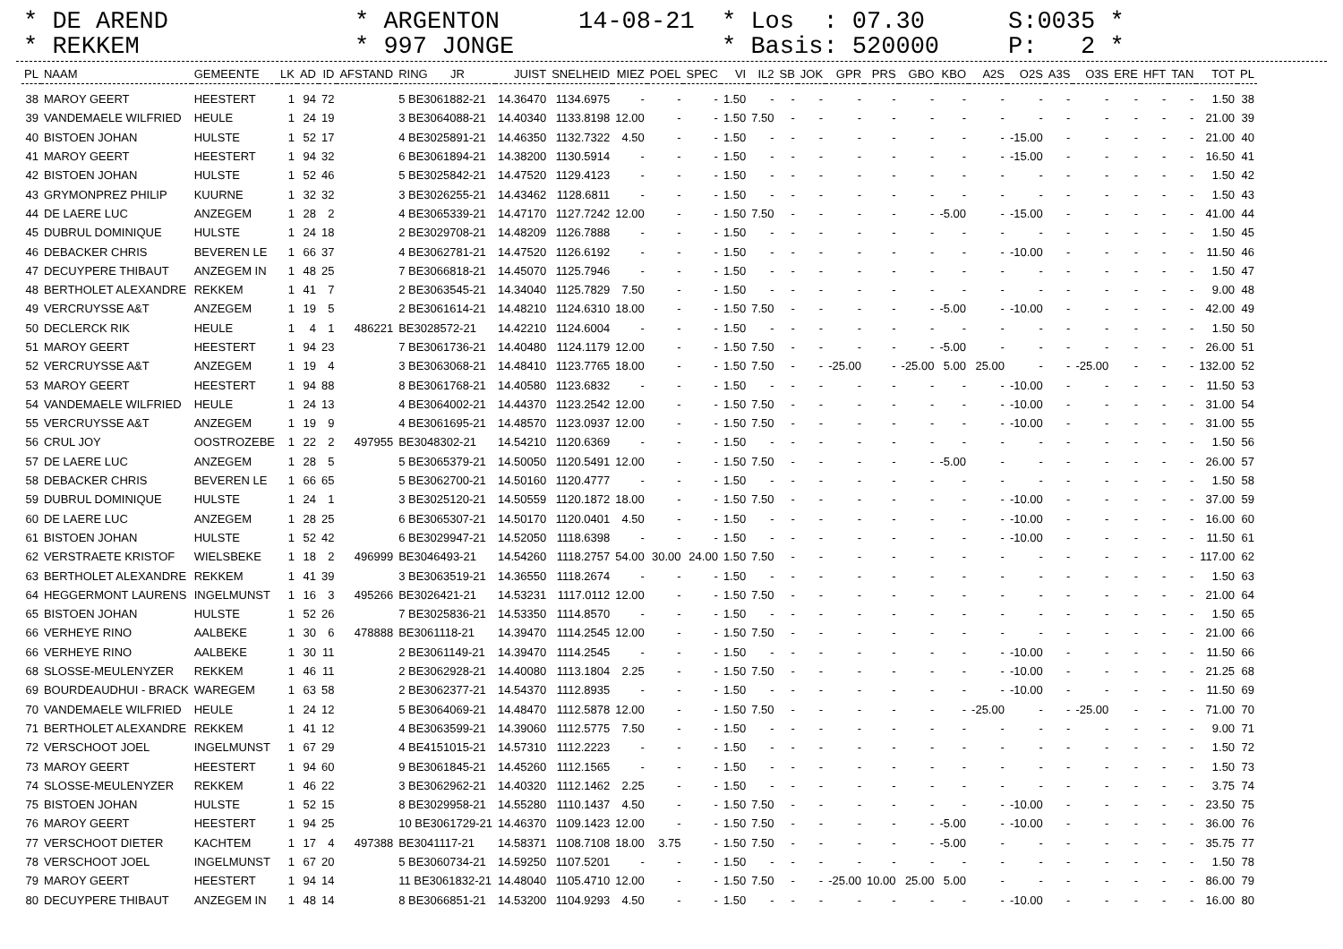* DE AREND * REKKEM
* ARGENTON * 997 JONGE
14-08-21
* Los : 07.30 * Basis: 520000
S:0035 * P: 2 *
| PL | NAAM | GEMEENTE | LK | AD | ID | AFSTAND | RING JR | JUIST | SNELHEID | MIEZ | POEL | SPEC | VI | IL2 | SB | JOK | GPR | PRS | GBO | KBO | A2S | O2S | A3S | O3S | ERE | HFT | TAN | TOT | PL |
| --- | --- | --- | --- | --- | --- | --- | --- | --- | --- | --- | --- | --- | --- | --- | --- | --- | --- | --- | --- | --- | --- | --- | --- | --- | --- | --- | --- | --- | --- |
| 38 | MAROY GEERT | HEESTERT | 1 | 94 | 72 | | 5 BE3061882-21 | 14.36470 | 1134.6975 | - | - | - | 1.50 | - | - | - | - | - | - | - | - | - | - | - | - | - | - | 1.50 | 38 |
| 39 | VANDEMAELE WILFRIED | HEULE | 1 | 24 | 19 | | 3 BE3064088-21 | 14.40340 | 1133.8198 | 12.00 | - | - | 1.50 | 7.50 | - | - | - | - | - | - | - | - | - | - | - | - | - | 21.00 | 39 |
| 40 | BISTOEN JOHAN | HULSTE | 1 | 52 | 17 | | 4 BE3025891-21 | 14.46350 | 1132.7322 | 4.50 | - | - | 1.50 | - | - | - | - | - | - | - | - | -15.00 | - | - | - | - | - | 21.00 | 40 |
| 41 | MAROY GEERT | HEESTERT | 1 | 94 | 32 | | 6 BE3061894-21 | 14.38200 | 1130.5914 | - | - | - | 1.50 | - | - | - | - | - | - | - | - | -15.00 | - | - | - | - | - | 16.50 | 41 |
| 42 | BISTOEN JOHAN | HULSTE | 1 | 52 | 46 | | 5 BE3025842-21 | 14.47520 | 1129.4123 | - | - | - | 1.50 | - | - | - | - | - | - | - | - | - | - | - | - | - | - | 1.50 | 42 |
| 43 | GRYMONPREZ PHILIP | KUURNE | 1 | 32 | 32 | | 3 BE3026255-21 | 14.43462 | 1128.6811 | - | - | - | 1.50 | - | - | - | - | - | - | - | - | - | - | - | - | - | - | 1.50 | 43 |
| 44 | DE LAERE LUC | ANZEGEM | 1 | 28 | 2 | | 4 BE3065339-21 | 14.47170 | 1127.7242 | 12.00 | - | - | 1.50 | 7.50 | - | - | - | - | - | -5.00 | - | -15.00 | - | - | - | - | - | 41.00 | 44 |
| 45 | DUBRUL DOMINIQUE | HULSTE | 1 | 24 | 18 | | 2 BE3029708-21 | 14.48209 | 1126.7888 | - | - | - | 1.50 | - | - | - | - | - | - | - | - | - | - | - | - | - | - | 1.50 | 45 |
| 46 | DEBACKER CHRIS | BEVEREN LE | 1 | 66 | 37 | | 4 BE3062781-21 | 14.47520 | 1126.6192 | - | - | - | 1.50 | - | - | - | - | - | - | - | - | -10.00 | - | - | - | - | - | 11.50 | 46 |
| 47 | DECUYPERE THIBAUT | ANZEGEM IN | 1 | 48 | 25 | | 7 BE3066818-21 | 14.45070 | 1125.7946 | - | - | - | 1.50 | - | - | - | - | - | - | - | - | - | - | - | - | - | - | 1.50 | 47 |
| 48 | BERTHOLET ALEXANDRE | REKKEM | 1 | 41 | 7 | | 2 BE3063545-21 | 14.34040 | 1125.7829 | 7.50 | - | - | 1.50 | - | - | - | - | - | - | - | - | - | - | - | - | - | - | 9.00 | 48 |
| 49 | VERCRUYSSE A&T | ANZEGEM | 1 | 19 | 5 | | 2 BE3061614-21 | 14.48210 | 1124.6310 | 18.00 | - | - | 1.50 | 7.50 | - | - | - | - | - | -5.00 | - | -10.00 | - | - | - | - | - | 42.00 | 49 |
| 50 | DECLERCK RIK | HEULE | 1 | 4 | 1 | 486221 | BE3028572-21 | 14.42210 | 1124.6004 | - | - | - | 1.50 | - | - | - | - | - | - | - | - | - | - | - | - | - | - | 1.50 | 50 |
| 51 | MAROY GEERT | HEESTERT | 1 | 94 | 23 | | 7 BE3061736-21 | 14.40480 | 1124.1179 | 12.00 | - | - | 1.50 | 7.50 | - | - | - | - | - | -5.00 | - | - | - | - | - | - | - | 26.00 | 51 |
| 52 | VERCRUYSSE A&T | ANZEGEM | 1 | 19 | 4 | | 3 BE3063068-21 | 14.48410 | 1123.7765 | 18.00 | - | - | 1.50 | 7.50 | - | - | -25.00 | - | -25.00 | 5.00 | 25.00 | - | - | -25.00 | - | - | - | 132.00 | 52 |
| 53 | MAROY GEERT | HEESTERT | 1 | 94 | 88 | | 8 BE3061768-21 | 14.40580 | 1123.6832 | - | - | - | 1.50 | - | - | - | - | - | - | - | - | -10.00 | - | - | - | - | - | 11.50 | 53 |
| 54 | VANDEMAELE WILFRIED | HEULE | 1 | 24 | 13 | | 4 BE3064002-21 | 14.44370 | 1123.2542 | 12.00 | - | - | 1.50 | 7.50 | - | - | - | - | - | - | - | -10.00 | - | - | - | - | - | 31.00 | 54 |
| 55 | VERCRUYSSE A&T | ANZEGEM | 1 | 19 | 9 | | 4 BE3061695-21 | 14.48570 | 1123.0937 | 12.00 | - | - | 1.50 | 7.50 | - | - | - | - | - | - | - | -10.00 | - | - | - | - | - | 31.00 | 55 |
| 56 | CRUL JOY | OOSTROZEBE | 1 | 22 | 2 | 497955 | BE3048302-21 | 14.54210 | 1120.6369 | - | - | - | 1.50 | - | - | - | - | - | - | - | - | - | - | - | - | - | - | 1.50 | 56 |
| 57 | DE LAERE LUC | ANZEGEM | 1 | 28 | 5 | | 5 BE3065379-21 | 14.50050 | 1120.5491 | 12.00 | - | - | 1.50 | 7.50 | - | - | - | - | - | -5.00 | - | - | - | - | - | - | - | 26.00 | 57 |
| 58 | DEBACKER CHRIS | BEVEREN LE | 1 | 66 | 65 | | 5 BE3062700-21 | 14.50160 | 1120.4777 | - | - | - | 1.50 | - | - | - | - | - | - | - | - | - | - | - | - | - | - | 1.50 | 58 |
| 59 | DUBRUL DOMINIQUE | HULSTE | 1 | 24 | 1 | | 3 BE3025120-21 | 14.50559 | 1120.1872 | 18.00 | - | - | 1.50 | 7.50 | - | - | - | - | - | - | - | -10.00 | - | - | - | - | - | 37.00 | 59 |
| 60 | DE LAERE LUC | ANZEGEM | 1 | 28 | 25 | | 6 BE3065307-21 | 14.50170 | 1120.0401 | 4.50 | - | - | 1.50 | - | - | - | - | - | - | - | - | -10.00 | - | - | - | - | - | 16.00 | 60 |
| 61 | BISTOEN JOHAN | HULSTE | 1 | 52 | 42 | | 6 BE3029947-21 | 14.52050 | 1118.6398 | - | - | - | 1.50 | - | - | - | - | - | - | - | - | -10.00 | - | - | - | - | - | 11.50 | 61 |
| 62 | VERSTRAETE KRISTOF | WIELSBEKE | 1 | 18 | 2 | 496999 | BE3046493-21 | 14.54260 | 1118.2757 | 54.00 | 30.00 | 24.00 | 1.50 | 7.50 | - | - | - | - | - | - | - | - | - | - | - | - | - | 117.00 | 62 |
| 63 | BERTHOLET ALEXANDRE | REKKEM | 1 | 41 | 39 | | 3 BE3063519-21 | 14.36550 | 1118.2674 | - | - | - | 1.50 | - | - | - | - | - | - | - | - | - | - | - | - | - | - | 1.50 | 63 |
| 64 | HEGGERMONT LAURENS | INGELMUNST | 1 | 16 | 3 | 495266 | BE3026421-21 | 14.53231 | 1117.0112 | 12.00 | - | - | 1.50 | 7.50 | - | - | - | - | - | - | - | - | - | - | - | - | - | 21.00 | 64 |
| 65 | BISTOEN JOHAN | HULSTE | 1 | 52 | 26 | | 7 BE3025836-21 | 14.53350 | 1114.8570 | - | - | - | 1.50 | - | - | - | - | - | - | - | - | - | - | - | - | - | - | 1.50 | 65 |
| 66 | VERHEYE RINO | AALBEKE | 1 | 30 | 6 | 478888 | BE3061118-21 | 14.39470 | 1114.2545 | 12.00 | - | - | 1.50 | 7.50 | - | - | - | - | - | - | - | - | - | - | - | - | - | 21.00 | 66 |
| 66 | VERHEYE RINO | AALBEKE | 1 | 30 | 11 | | 2 BE3061149-21 | 14.39470 | 1114.2545 | - | - | - | 1.50 | - | - | - | - | - | - | - | - | -10.00 | - | - | - | - | - | 11.50 | 66 |
| 68 | SLOSSE-MEULENYZER | REKKEM | 1 | 46 | 11 | | 2 BE3062928-21 | 14.40080 | 1113.1804 | 2.25 | - | - | 1.50 | 7.50 | - | - | - | - | - | - | - | -10.00 | - | - | - | - | - | 21.25 | 68 |
| 69 | BOURDEAUDHUI - BRACK | WAREGEM | 1 | 63 | 58 | | 2 BE3062377-21 | 14.54370 | 1112.8935 | - | - | - | 1.50 | - | - | - | - | - | - | - | - | -10.00 | - | - | - | - | - | 11.50 | 69 |
| 70 | VANDEMAELE WILFRIED | HEULE | 1 | 24 | 12 | | 5 BE3064069-21 | 14.48470 | 1112.5878 | 12.00 | - | - | 1.50 | 7.50 | - | - | - | - | - | - | -25.00 | - | - | -25.00 | - | - | - | 71.00 | 70 |
| 71 | BERTHOLET ALEXANDRE | REKKEM | 1 | 41 | 12 | | 4 BE3063599-21 | 14.39060 | 1112.5775 | 7.50 | - | - | 1.50 | - | - | - | - | - | - | - | - | - | - | - | - | - | - | 9.00 | 71 |
| 72 | VERSCHOOT JOEL | INGELMUNST | 1 | 67 | 29 | | 4 BE4151015-21 | 14.57310 | 1112.2223 | - | - | - | 1.50 | - | - | - | - | - | - | - | - | - | - | - | - | - | - | 1.50 | 72 |
| 73 | MAROY GEERT | HEESTERT | 1 | 94 | 60 | | 9 BE3061845-21 | 14.45260 | 1112.1565 | - | - | - | 1.50 | - | - | - | - | - | - | - | - | - | - | - | - | - | - | 1.50 | 73 |
| 74 | SLOSSE-MEULENYZER | REKKEM | 1 | 46 | 22 | | 3 BE3062962-21 | 14.40320 | 1112.1462 | 2.25 | - | - | 1.50 | - | - | - | - | - | - | - | - | - | - | - | - | - | - | 3.75 | 74 |
| 75 | BISTOEN JOHAN | HULSTE | 1 | 52 | 15 | | 8 BE3029958-21 | 14.55280 | 1110.1437 | 4.50 | - | - | 1.50 | 7.50 | - | - | - | - | - | - | - | -10.00 | - | - | - | - | - | 23.50 | 75 |
| 76 | MAROY GEERT | HEESTERT | 1 | 94 | 25 | | 10 BE3061729-21 | 14.46370 | 1109.1423 | 12.00 | - | - | 1.50 | 7.50 | - | - | - | - | - | -5.00 | - | -10.00 | - | - | - | - | - | 36.00 | 76 |
| 77 | VERSCHOOT DIETER | KACHTEM | 1 | 17 | 4 | 497388 | BE3041117-21 | 14.58371 | 1108.7108 | 18.00 | 3.75 | - | 1.50 | 7.50 | - | - | - | - | - | -5.00 | - | - | - | - | - | - | - | 35.75 | 77 |
| 78 | VERSCHOOT JOEL | INGELMUNST | 1 | 67 | 20 | | 5 BE3060734-21 | 14.59250 | 1107.5201 | - | - | - | 1.50 | - | - | - | - | - | - | - | - | - | - | - | - | - | - | 1.50 | 78 |
| 79 | MAROY GEERT | HEESTERT | 1 | 94 | 14 | | 11 BE3061832-21 | 14.48040 | 1105.4710 | 12.00 | - | - | 1.50 | 7.50 | - | - | -25.00 | 10.00 | 25.00 | 5.00 | - | - | - | - | - | - | - | 86.00 | 79 |
| 80 | DECUYPERE THIBAUT | ANZEGEM IN | 1 | 48 | 14 | | 8 BE3066851-21 | 14.53200 | 1104.9293 | 4.50 | - | - | 1.50 | - | - | - | - | - | - | - | - | -10.00 | - | - | - | - | - | 16.00 | 80 |